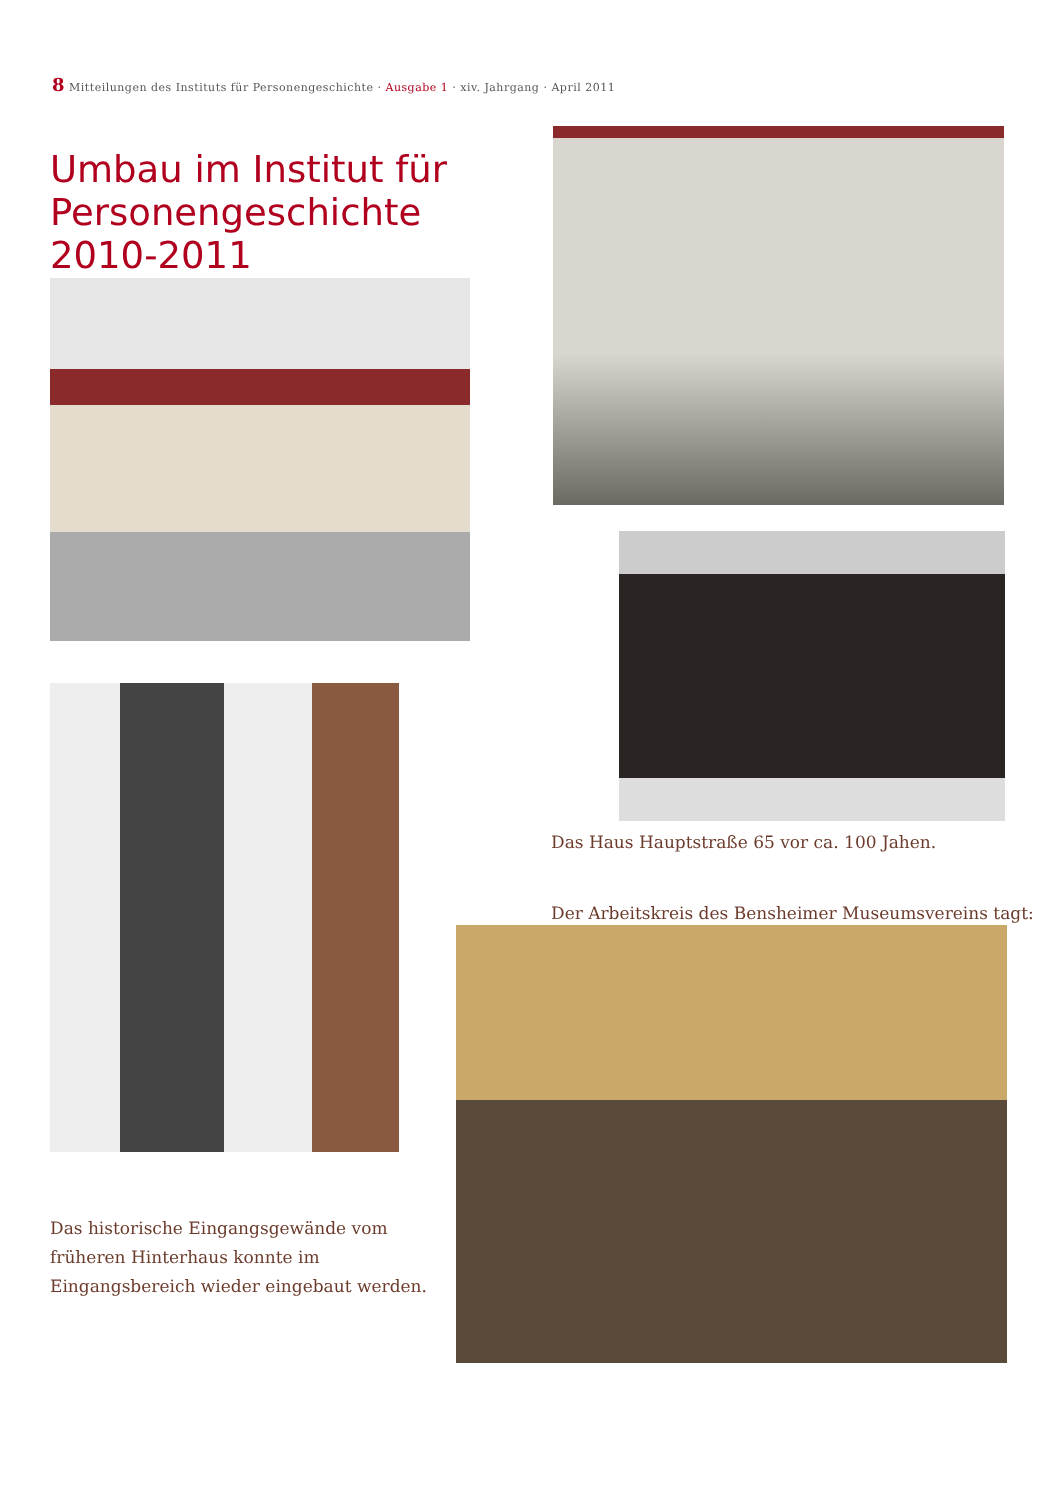8 Mitteilungen des Instituts für Personengeschichte · Ausgabe 1 · xiv. Jahrgang · April 2011
Umbau im Institut für Personengeschichte 2010-2011
Das Haus Hauptstraße 65 vor ca. 100 Jahen.
Der Arbeitskreis des Bensheimer Museumsvereins tagt:
Das historische Eingangsgewände vom früheren Hinterhaus konnte im Eingangsbereich wieder eingebaut werden.